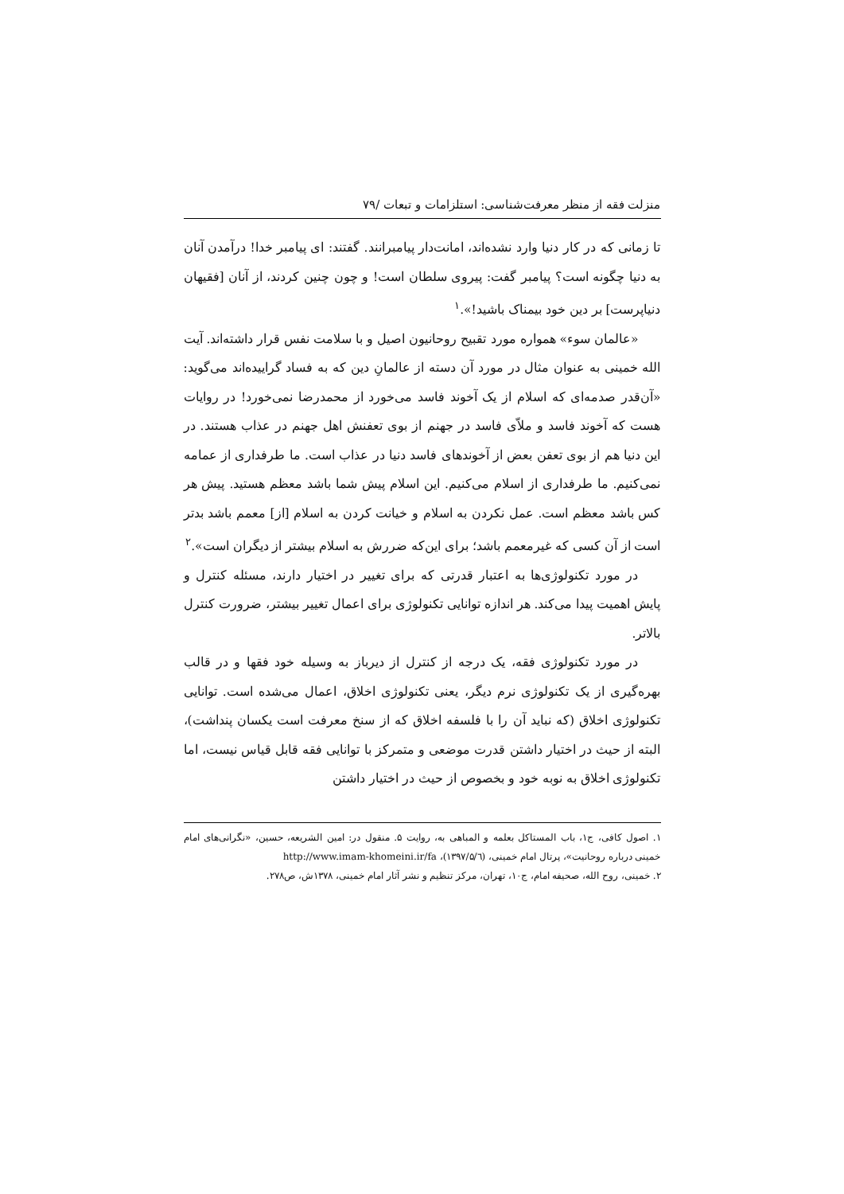منزلت فقه از منظر معرفت‌شناسی: استلزامات و تبعات /۷۹
تا زمانی که در کار دنیا وارد نشده‌اند، امانت‌دار پیامبرانند. گفتند: ای پیامبر خدا! درآمدن آنان به دنیا چگونه است؟ پیامبر گفت: پیروی سلطان است! و چون چنین کردند، از آنان [فقیهان دنیاپرست] بر دین خود بیمناک باشید!».<sup>۱</sup>
«عالمان سوء» همواره مورد تقبیح روحانیون اصیل و با سلامت نفس قرار داشته‌اند. آیت الله خمینی به عنوان مثال در مورد آن دسته از عالمانِ دین که به فساد گراییده‌اند می‌گوید: «آن‌قدر صدمه‌ای که اسلام از یک آخوند فاسد می‌خورد از محمدرضا نمی‌خورد! در روایات هست که آخوند فاسد و ملاّی فاسد در جهنم از بوی تعفنش اهل جهنم در عذاب هستند. در این دنیا هم از بوی تعفن بعض از آخوندهای فاسد دنیا در عذاب است. ما طرفداری از عمامه نمی‌کنیم. ما طرفداری از اسلام می‌کنیم. این اسلام پیش شما باشد معظم هستید. پیش هر کس باشد معظم است. عمل نکردن به اسلام و خیانت کردن به اسلام [از] معمم باشد بدتر است از آن کسی که غیرمعمم باشد؛ برای این‌که ضررش به اسلام بیشتر از دیگران است».<sup>۲</sup>
در مورد تکنولوژی‌ها به اعتبار قدرتی که برای تغییر در اختیار دارند، مسئله کنترل و پایش اهمیت پیدا می‌کند. هر اندازه توانایی تکنولوژی برای اعمال تغییر بیشتر، ضرورت کنترل بالاتر.
در مورد تکنولوژی فقه، یک درجه از کنترل از دیرباز به وسیله خود فقها و در قالب بهره‌گیری از یک تکنولوژی نرم دیگر، یعنی تکنولوژی اخلاق، اعمال می‌شده است. توانایی تکنولوژی اخلاق (که نباید آن را با فلسفه اخلاق که از سنخ معرفت است یکسان پنداشت)، البته از حیث در اختیار داشتن قدرت موضعی و متمرکز با توانایی فقه قابل قیاس نیست، اما تکنولوژی اخلاق به نوبه خود و بخصوص از حیث در اختیار داشتن
۱. اصول کافی، ج۱، باب المستاکل بعلمه و المباهی به، روایت ۵. منقول در: امین الشریعه، حسین، «نگرانی‌های امام خمینی درباره روحانیت»، پرتال امام خمینی، (۱۳۹۷/۵/٦)، http://www.imam-khomeini.ir/fa
۲. خمینی، روح الله، صحیفه امام، ج۱۰، تهران، مرکز تنظیم و نشر آثار امام خمینی، ۱۳۷۸ش، ص۲۷۸.